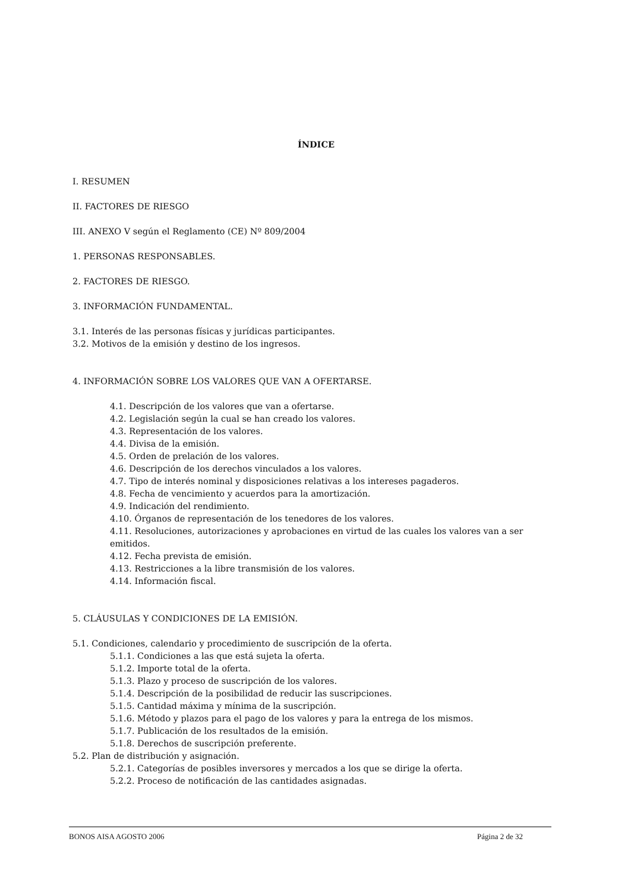ÍNDICE
I. RESUMEN
II. FACTORES DE RIESGO
III. ANEXO V según el Reglamento (CE) Nº 809/2004
1. PERSONAS RESPONSABLES.
2. FACTORES DE RIESGO.
3. INFORMACIÓN FUNDAMENTAL.
3.1. Interés de las personas físicas y jurídicas participantes.
3.2. Motivos de la emisión y destino de los ingresos.
4. INFORMACIÓN SOBRE LOS VALORES QUE VAN A OFERTARSE.
4.1. Descripción de los valores que van a ofertarse.
4.2. Legislación según la cual se han creado los valores.
4.3. Representación de los valores.
4.4. Divisa de la emisión.
4.5. Orden de prelación de los valores.
4.6. Descripción de los derechos vinculados a los valores.
4.7. Tipo de interés nominal y disposiciones relativas a los intereses pagaderos.
4.8. Fecha de vencimiento y acuerdos para la amortización.
4.9. Indicación del rendimiento.
4.10. Órganos de representación de los tenedores de los valores.
4.11. Resoluciones, autorizaciones y aprobaciones en virtud de las cuales los valores van a ser emitidos.
4.12. Fecha prevista de emisión.
4.13. Restricciones a la libre transmisión de los valores.
4.14. Información fiscal.
5. CLÁUSULAS Y CONDICIONES DE LA EMISIÓN.
5.1. Condiciones, calendario y procedimiento de suscripción de la oferta.
5.1.1. Condiciones a las que está sujeta la oferta.
5.1.2. Importe total de la oferta.
5.1.3. Plazo y proceso de suscripción de los valores.
5.1.4. Descripción de la posibilidad de reducir las suscripciones.
5.1.5. Cantidad máxima y mínima de la suscripción.
5.1.6. Método y plazos para el pago de los valores y para la entrega de los mismos.
5.1.7. Publicación de los resultados de la emisión.
5.1.8. Derechos de suscripción preferente.
5.2. Plan de distribución y asignación.
5.2.1. Categorías de posibles inversores y mercados a los que se dirige la oferta.
5.2.2. Proceso de notificación de las cantidades asignadas.
BONOS AISA AGOSTO 2006 Página 2 de 32